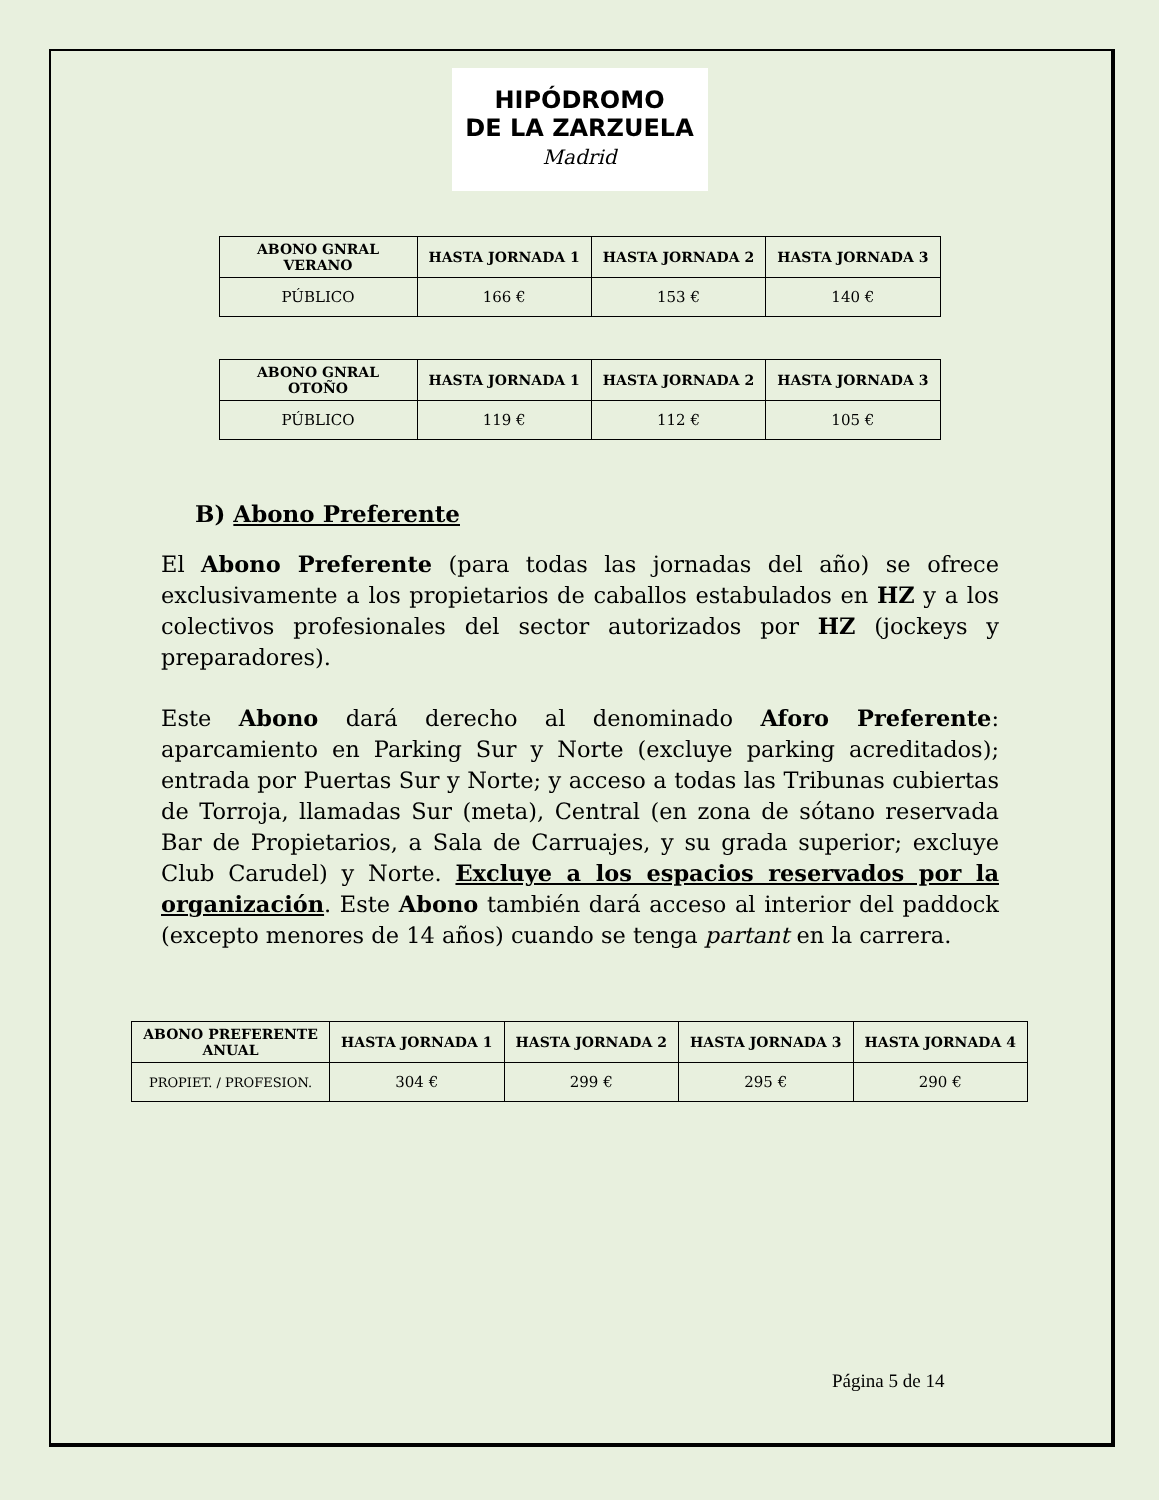HIPÓDROMO
DE LA ZARZUELA
Madrid
| ABONO GNRAL VERANO | HASTA JORNADA 1 | HASTA JORNADA 2 | HASTA JORNADA 3 |
| --- | --- | --- | --- |
| PÚBLICO | 166 € | 153 € | 140 € |
| ABONO GNRAL OTOÑO | HASTA JORNADA 1 | HASTA JORNADA 2 | HASTA JORNADA 3 |
| --- | --- | --- | --- |
| PÚBLICO | 119 € | 112 € | 105 € |
B) Abono Preferente
El Abono Preferente (para todas las jornadas del año) se ofrece exclusivamente a los propietarios de caballos estabulados en HZ y a los colectivos profesionales del sector autorizados por HZ (jockeys y preparadores).
Este Abono dará derecho al denominado Aforo Preferente: aparcamiento en Parking Sur y Norte (excluye parking acreditados); entrada por Puertas Sur y Norte; y acceso a todas las Tribunas cubiertas de Torroja, llamadas Sur (meta), Central (en zona de sótano reservada Bar de Propietarios, a Sala de Carruajes, y su grada superior; excluye Club Carudel) y Norte. Excluye a los espacios reservados por la organización. Este Abono también dará acceso al interior del paddock (excepto menores de 14 años) cuando se tenga partant en la carrera.
| ABONO PREFERENTE ANUAL | HASTA JORNADA 1 | HASTA JORNADA 2 | HASTA JORNADA 3 | HASTA JORNADA 4 |
| --- | --- | --- | --- | --- |
| PROPIET. / PROFESION. | 304 € | 299 € | 295 € | 290 € |
Página 5 de 14